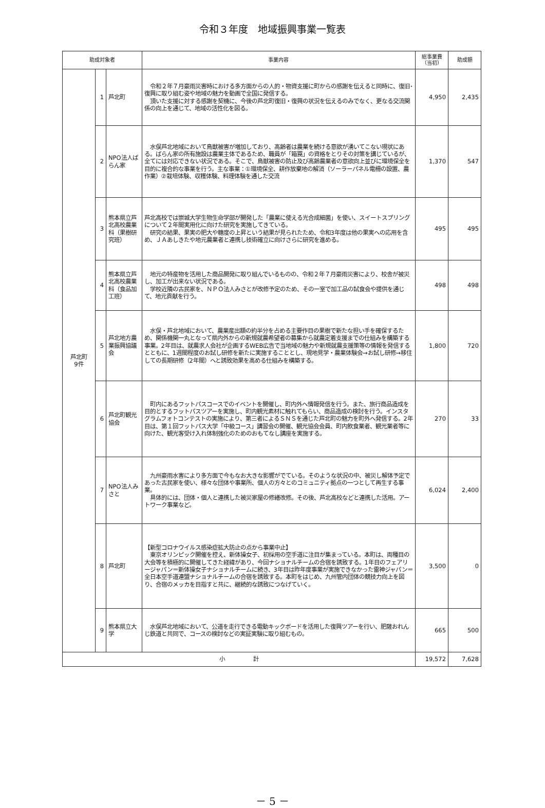令和３年度　地域振興事業一覧表
| 助成対象者 | | | 事業内容 | 総事業費 （当初） | 助成額 |
| --- | --- | --- | --- | --- | --- |
| 芦北町 9件 | 1 | 芦北町 | 令和２年７月豪雨災害時における多方面からの人的・物資支援に町からの感謝を伝えると同時に、復旧･復興に取り組む姿や地域の魅力を動画で全国に発信する。 頂いた支援に対する感謝を契機に、今後の芦北町復旧・復興の状況を伝えるのみでなく、更なる交流関係の向上を通じて、地域の活性化を図る。 | 4,950 | 2,435 |
| | 2 | NPO法人ばらん家 | 水俣芦北地域において鳥獣被害が増加しており、高齢者は農業を続ける意欲が湧いてこない現状にある。ばらん家の所有施設は農業主体であるため、職員が「箱罠」の資格をとりその対策を講じているが、全てには対応できない状況である。そこで、鳥獣被害の防止及び高齢農業者の意欲向上並びに環境保全を目的に複合的な事業を行う。主な事業：①環境保全、耕作放棄地の解消（ソーラーパネル電柵の設置、農作業）②栽培体験、収穫体験、料理体験を通した交流 | 1,370 | 547 |
| | 3 | 熊本県立芦北高校農業科（果樹研究班） | 芦北高校では崇城大学生物生命学部が開発した「農業に使える光合成細菌」を使い、スイートスプリングについて２年間実用化に向けた研究を実施してきている。 研究の結果、果実の肥大や糖度の上昇という結果が見られたため、令和3年度は他の果実への応用を含め、ＪＡあしきたや地元農業者と連携し技術確立に向けさらに研究を進める。 | 495 | 495 |
| | 4 | 熊本県立芦北高校農業科（食品加工班） | 地元の特産物を活用した商品開発に取り組んでいるものの、令和２年７月豪雨災害により、校舎が被災し、加工が出来ない状況である。 学校近隣の古民家を、ＮＰＯ法人みさとが改修予定のため、その一室で加工品の試食会や提供を通じて、地元貢献を行う。 | 498 | 498 |
| | 5 | 芦北地方農業振興協議会 | 水俣・芦北地域において、農業産出額の約半分を占める主要作目の果樹で新たな担い手を確保するため、関係機関一丸となって県内外からの新規就農希望者の募集から就農定着支援までの仕組みを構築する事業。2年目は、就農求人会社が企画するWEB広告で当地域の魅力や新規就農支援策等の情報を発信するとともに、1週間程度のお試し研修を新たに実施することとし、現地見学・農業体験会→お試し研修→移住しての長期研修（2年間）へと誘致効果を高める仕組みを構築する。 | 1,800 | 720 |
| | 6 | 芦北町観光協会 | 町内にあるフットパスコースでのイベントを開催し、町内外へ情報発信を行う。また、旅行商品造成を目的とするフットパスツアーを実施し、町内観光素材に触れてもらい、商品造成の検討を行う。インスタグラムフォトコンテストの実施により、第三者によるＳＮＳを通じた芦北町の魅力を町外へ発信する。2年目は、第１回フットパス大学「中級コース」講習会の開催、観光協会会員、町内飲食業者、観光業者等に向けた、観光客受け入れ体制強化のためのおもてなし講座を実施する。 | 270 | 33 |
| | 7 | NPO法人みさと | 九州豪雨水害により多方面で今もなお大きな影響がでている。そのような状況の中、被災し解体予定であった古民家を使い、様々な団体や事業所、個人の方々とのコミュニティ拠点の一つとして再生する事業。 具体的には、団体・個人と連携した被災家屋の修繕改修。その後、芦北高校などと連携した活用。アートワーク事業など。 | 6,024 | 2,400 |
| | 8 | 芦北町 | 【新型コロナウイルス感染症拡大防止の点から事業中止】 東京オリンピック開催を控え、新体操女子、初採用の空手道に注目が集まっている。本町は、両種目の大会等を積極的に開催してきた経緯があり、今回ナショナルチームの合宿を誘致する。1年目のフェアリージャパン＝新体操女子ナショナルチームに続き、3年目は昨年度事業が実施できなかった雷神ジャパン＝全日本空手道連盟ナショナルチームの合宿を誘致する。本町をはじめ、九州管内団体の競技力向上を図り、合宿のメッカを目指すと共に、継続的な誘致につなげていく。 | 3,500 | 0 |
| | 9 | 熊本県立大学 | 水俣芦北地域において、公道を走行できる電動キックボードを活用した復興ツアーを行い、肥薩おれんじ鉄道と共同で、コースの検討などの実証実験に取り組むもの。 | 665 | 500 |
| 小 計 | | | | 19,572 | 7,628 |
－ 5 －